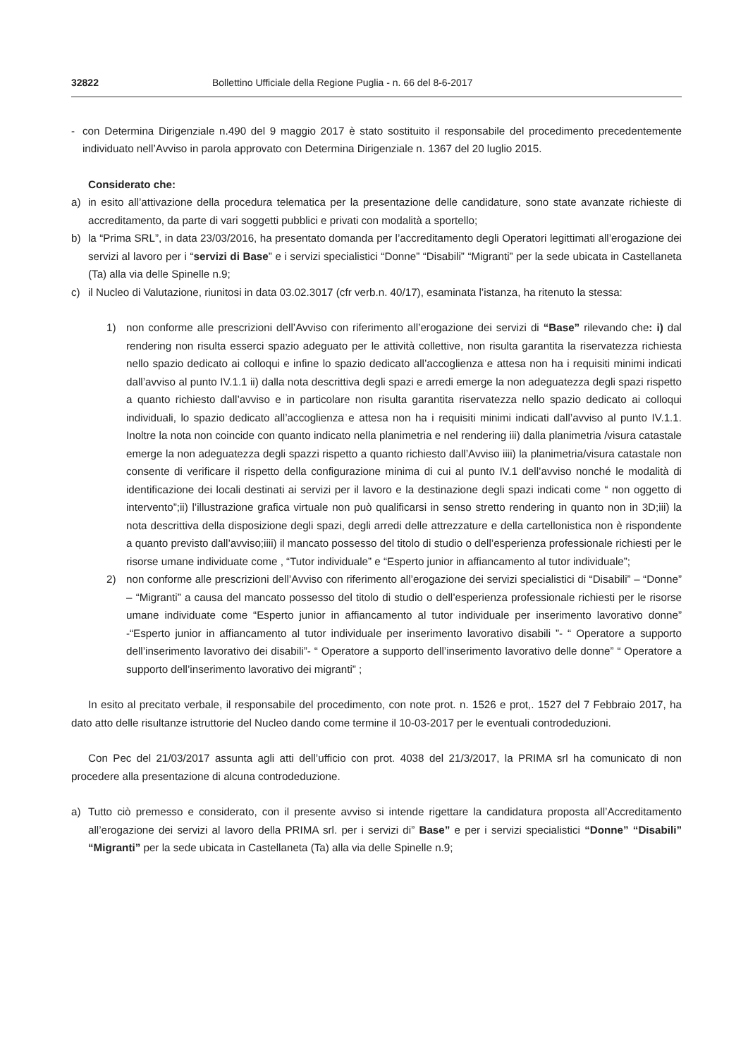32822 Bollettino Ufficiale della Regione Puglia - n. 66 del 8-6-2017
- con Determina Dirigenziale n.490 del 9 maggio 2017 è stato sostituito il responsabile del procedimento precedentemente individuato nell’Avviso in parola approvato con Determina Dirigenziale n. 1367 del 20 luglio 2015.
Considerato che:
a) in esito all’attivazione della procedura telematica per la presentazione delle candidature, sono state avanzate richieste di accreditamento, da parte di vari soggetti pubblici e privati con modalità a sportello;
b) la “Prima SRL”, in data 23/03/2016, ha presentato domanda per l’accreditamento degli Operatori legittimati all’erogazione dei servizi al lavoro per i “servizi di Base” e i servizi specialistici “Donne” “Disabili” “Migranti” per la sede ubicata in Castellaneta (Ta) alla via delle Spinelle n.9;
c) il Nucleo di Valutazione, riunitosi in data 03.02.3017 (cfr verb.n. 40/17), esaminata l’istanza, ha ritenuto la stessa:
1) non conforme alle prescrizioni dell’Avviso con riferimento all’erogazione dei servizi di “Base” rilevando che: i) dal rendering non risulta esserci spazio adeguato per le attività collettive, non risulta garantita la riservatezza richiesta nello spazio dedicato ai colloqui e infine lo spazio dedicato all’accoglienza e attesa non ha i requisiti minimi indicati dall’avviso al punto IV.1.1 ii) dalla nota descrittiva degli spazi e arredi emerge la non adeguatezza degli spazi rispetto a quanto richiesto dall’avviso e in particolare non risulta garantita riservatezza nello spazio dedicato ai colloqui individuali, lo spazio dedicato all’accoglienza e attesa non ha i requisiti minimi indicati dall’avviso al punto IV.1.1. Inoltre la nota non coincide con quanto indicato nella planimetria e nel rendering iii) dalla planimetria /visura catastale emerge la non adeguatezza degli spazzi rispetto a quanto richiesto dall’Avviso iiii) la planimetria/visura catastale non consente di verificare il rispetto della configurazione minima di cui al punto IV.1 dell’avviso nonché le modalità di identificazione dei locali destinati ai servizi per il lavoro e la destinazione degli spazi indicati come “ non oggetto di intervento”;ii) l’illustrazione grafica virtuale non può qualificarsi in senso stretto rendering in quanto non in 3D;iii) la nota descrittiva della disposizione degli spazi, degli arredi delle attrezzature e della cartellonistica non è rispondente a quanto previsto dall’avviso;iiii) il mancato possesso del titolo di studio o dell’esperienza professionale richiesti per le risorse umane individuate come , “Tutor individuale” e “Esperto junior in affiancamento al tutor individuale”;
2) non conforme alle prescrizioni dell’Avviso con riferimento all’erogazione dei servizi specialistici di “Disabili” – “Donne” – “Migranti” a causa del mancato possesso del titolo di studio o dell’esperienza professionale richiesti per le risorse umane individuate come “Esperto junior in affiancamento al tutor individuale per inserimento lavorativo donne” -“Esperto junior in affiancamento al tutor individuale per inserimento lavorativo disabili ”- “ Operatore a supporto dell’inserimento lavorativo dei disabili”- “ Operatore a supporto dell’inserimento lavorativo delle donne” “ Operatore a supporto dell’inserimento lavorativo dei migranti” ;
In esito al precitato verbale, il responsabile del procedimento, con note prot. n. 1526 e prot,. 1527 del 7 Febbraio 2017, ha dato atto delle risultanze istruttorie del Nucleo dando come termine il 10-03-2017 per le eventuali controdeduzioni.
Con Pec del 21/03/2017 assunta agli atti dell’ufficio con prot. 4038 del 21/3/2017, la PRIMA srl ha comunicato di non procedere alla presentazione di alcuna controdeduzione.
a) Tutto ciò premesso e considerato, con il presente avviso si intende rigettare la candidatura proposta all’Accreditamento all’erogazione dei servizi al lavoro della PRIMA srl. per i servizi di” Base” e per i servizi specialistici “Donne” “Disabili” “Migranti” per la sede ubicata in Castellaneta (Ta) alla via delle Spinelle n.9;